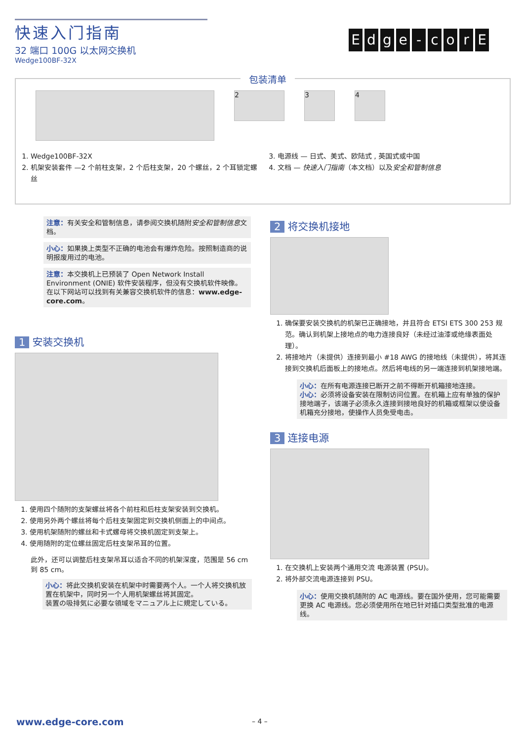快速入门指南
32 端口 100G 以太网交换机
Wedge100BF-32X
Edge - corE
包装清单
2 3 4
1. Wedge100BF-32X
2. 机架安装套件 —2 个前柱支架，2 个后柱支架，20 个螺丝，2 个耳锁定螺丝
3. 电源线 — 日式、美式、欧陆式 , 英国式或中国
4. 文档 — 快速入门指南（本文档）以及安全和管制信息
注意：有关安全和管制信息，请参阅交换机随附安全和管制信息文档。
小心：如果换上类型不正确的电池会有爆炸危险。按照制造商的说明报废用过的电池。
注意：本交换机上已预装了 Open Network Install Environment (ONIE) 软件安装程序，但没有交换机软件映像。在以下网站可以找到有关兼容交换机软件的信息：www.edge-core.com。
1 安装交换机
1. 使用四个随附的支架螺丝将各个前柱和后柱支架安装到交换机。
2. 使用另外两个螺丝将每个后柱支架固定到交换机侧面上的中间点。
3. 使用机架随附的螺丝和卡式螺母将交换机固定到支架上。
4. 使用随附的定位螺丝固定后柱支架吊耳的位置。
此外，还可以调整后柱支架吊耳以适合不同的机架深度，范围是 56 cm 到 85 cm。
小心：将此交换机安装在机架中时需要两个人。一个人将交换机放置在机架中，同时另一个人用机架螺丝将其固定。
装置の吸排気に必要な領域をマニュアル上に規定している。
2 将交换机接地
1. 确保要安装交换机的机架已正确接地，并且符合 ETSI ETS 300 253 规范。确认到机架上接地点的电力连接良好（未经过油漆或绝缘表面处理）。
2. 将接地片（未提供）连接到最小 #18 AWG 的接地线（未提供），将其连接到交换机后面板上的接地点。然后将电线的另一端连接到机架接地端。
小心：在所有电源连接已断开之前不得断开机箱接地连接。
小心：必须将设备安装在限制访问位置。在机箱上应有单独的保护接地端子，该端子必须永久连接到接地良好的机箱或框架以使设备机箱充分接地，使操作人员免受电击。
3 连接电源
1. 在交换机上安装两个通用交流 电源装置 (PSU)。
2. 将外部交流电源连接到 PSU。
小心：使用交换机随附的 AC 电源线。要在国外使用，您可能需要更换 AC 电源线。您必须使用所在地已针对插口类型批准的电源线。
www.edge-core.com – 4 –